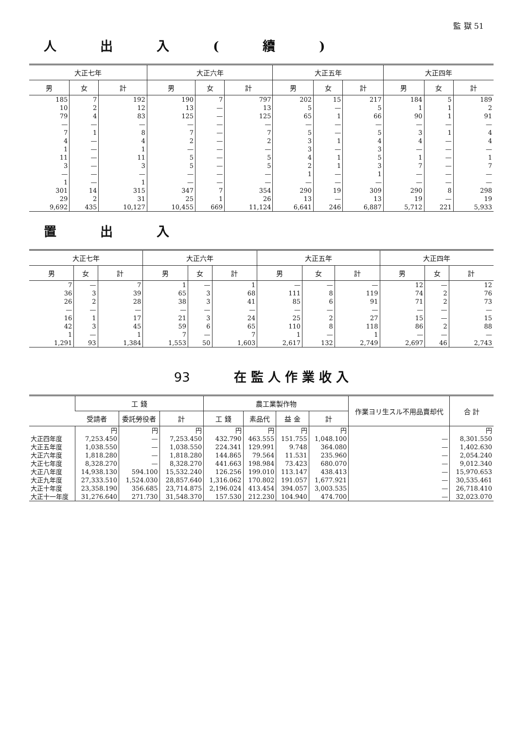監 獄 51
人出入(續)
| 大正七年 | | | 大正六年 | | | 大正五年 | | | 大正四年 | | |
| --- | --- | --- | --- | --- | --- | --- | --- | --- | --- | --- | --- |
| 男 | 女 | 計 | 男 | 女 | 計 | 男 | 女 | 計 | 男 | 女 | 計 |
| 185 | 7 | 192 | 190 | 7 | 797 | 202 | 15 | 217 | 184 | 5 | 189 |
| 10 | 2 | 12 | 13 | — | 13 | 5 | — | 5 | 1 | 1 | 2 |
| 79 | 4 | 83 | 125 | — | 125 | 65 | 1 | 66 | 90 | 1 | 91 |
| — | — | — | — | — | — | — | — | — | — | — | — |
| 7 | 1 | 8 | 7 | — | 7 | 5 | — | 5 | 3 | 1 | 4 |
| 4 | — | 4 | 2 | — | 2 | 3 | 1 | 4 | 4 | — | 4 |
| 1 | — | 1 | — | — | — | 3 | — | 3 | — | — | — |
| 11 | — | 11 | 5 | — | 5 | 4 | 1 | 5 | 1 | — | 1 |
| 3 | — | 3 | 5 | — | 5 | 2 | 1 | 3 | 7 | — | 7 |
| — | — | — | — | — | — | 1 | — | 1 | — | — | — |
| 1 | — | 1 | — | — | — | — | — | — | — | — | — |
| 301 | 14 | 315 | 347 | 7 | 354 | 290 | 19 | 309 | 290 | 8 | 298 |
| 29 | 2 | 31 | 25 | 1 | 26 | 13 | — | 13 | 19 | — | 19 |
| 9,692 | 435 | 10,127 | 10,455 | 669 | 11,124 | 6,641 | 246 | 6,887 | 5,712 | 221 | 5,933 |
置出入
| 大正七年 | | | 大正六年 | | | 大正五年 | | | 大正四年 | | |
| --- | --- | --- | --- | --- | --- | --- | --- | --- | --- | --- | --- |
| 男 | 女 | 計 | 男 | 女 | 計 | 男 | 女 | 計 | 男 | 女 | 計 |
| 7 | — | 7 | 1 | — | 1 | — | — | — | 12 | — | 12 |
| 36 | 3 | 39 | 65 | 3 | 68 | 111 | 8 | 119 | 74 | 2 | 76 |
| 26 | 2 | 28 | 38 | 3 | 41 | 85 | 6 | 91 | 71 | 2 | 73 |
| — | — | — | — | — | — | — | — | — | — | — | — |
| 16 | 1 | 17 | 21 | 3 | 24 | 25 | 2 | 27 | 15 | — | 15 |
| 42 | 3 | 45 | 59 | 6 | 65 | 110 | 8 | 118 | 86 | 2 | 88 |
| 1 | — | 1 | 7 | — | 7 | 1 | — | 1 | — | — | — |
| 1,291 | 93 | 1,384 | 1,553 | 50 | 1,603 | 2,617 | 132 | 2,749 | 2,697 | 46 | 2,743 |
93 在 監 人 作 業 收 入
| | 工 錢 | | | 農工業製作物 | | | | 作業ヨリ生スル不用品賣却代 | 合 計 |
| --- | --- | --- | --- | --- | --- | --- | --- | --- | --- |
| | 受請者 | 委託勞役者 | 計 | 工 錢 | 素品代 | 益 金 | 計 | | |
| | 円 | 円 | 円 | 円 | 円 | 円 | 円 | | 円 |
| 大正四年度 | 7,253.450 | — | 7,253.450 | 432.790 | 463.555 | 151.755 | 1,048.100 | — | 8,301.550 |
| 大正五年度 | 1,038.550 | — | 1,038.550 | 224.341 | 129.991 | 9.748 | 364.080 | — | 1,402.630 |
| 大正六年度 | 1,818.280 | — | 1,818.280 | 144.865 | 79.564 | 11.531 | 235.960 | — | 2,054.240 |
| 大正七年度 | 8,328.270 | — | 8,328.270 | 441.663 | 198.984 | 73.423 | 680.070 | — | 9,012.340 |
| 大正八年度 | 14,938.130 | 594.100 | 15,532.240 | 126.256 | 199.010 | 113.147 | 438.413 | — | 15,970.653 |
| 大正九年度 | 27,333.510 | 1,524.030 | 28,857.640 | 1,316.062 | 170.802 | 191.057 | 1,677.921 | — | 30,535.461 |
| 大正十年度 | 23,358.190 | 356.685 | 23,714.875 | 2,196.024 | 413.454 | 394.057 | 3,003.535 | — | 26,718.410 |
| 大正十一年度 | 31,276.640 | 271.730 | 31,548.370 | 157.530 | 212.230 | 104.940 | 474.700 | — | 32,023.070 |